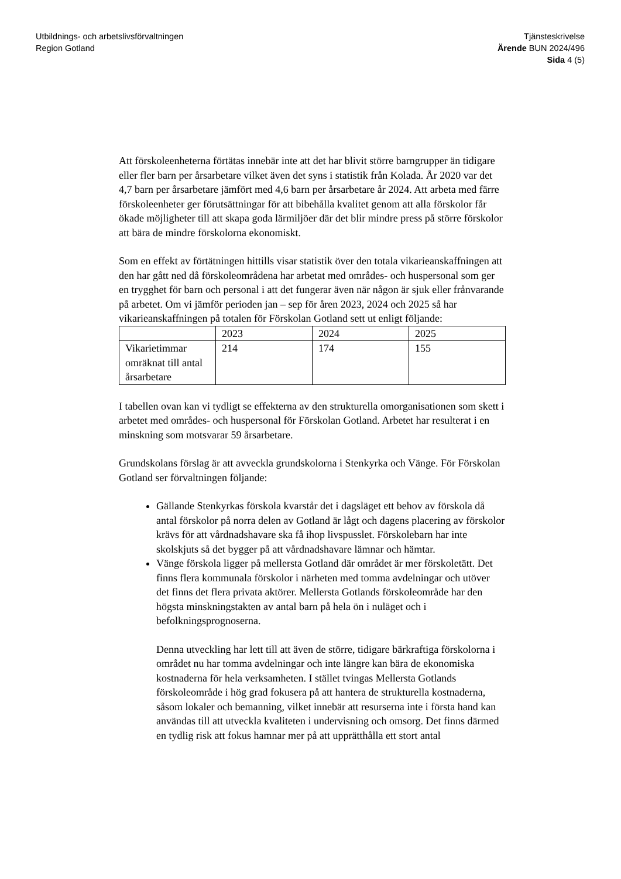Utbildnings- och arbetslivsförvaltningen
Region Gotland
Tjänsteskrivelse
Ärende BUN 2024/496
Sida 4 (5)
Att förskoleenheterna förtätas innebär inte att det har blivit större barngrupper än tidigare eller fler barn per årsarbetare vilket även det syns i statistik från Kolada. År 2020 var det 4,7 barn per årsarbetare jämfört med 4,6 barn per årsarbetare år 2024. Att arbeta med färre förskoleenheter ger förutsättningar för att bibehålla kvalitet genom att alla förskolor får ökade möjligheter till att skapa goda lärmiljöer där det blir mindre press på större förskolor att bära de mindre förskolorna ekonomiskt.
Som en effekt av förtätningen hittills visar statistik över den totala vikarieanskaffningen att den har gått ned då förskoleområdena har arbetat med områdes- och huspersonal som ger en trygghet för barn och personal i att det fungerar även när någon är sjuk eller frånvarande på arbetet. Om vi jämför perioden jan – sep för åren 2023, 2024 och 2025 så har vikarieanskaffningen på totalen för Förskolan Gotland sett ut enligt följande:
| | 2023 | 2024 | 2025 |
| Vikarietimmar omräknat till antal årsarbetare | 214 | 174 | 155 |
I tabellen ovan kan vi tydligt se effekterna av den strukturella omorganisationen som skett i arbetet med områdes- och huspersonal för Förskolan Gotland. Arbetet har resulterat i en minskning som motsvarar 59 årsarbetare.
Grundskolans förslag är att avveckla grundskolorna i Stenkyrka och Vänge. För Förskolan Gotland ser förvaltningen följande:
Gällande Stenkyrkas förskola kvarstår det i dagsläget ett behov av förskola då antal förskolor på norra delen av Gotland är lågt och dagens placering av förskolor krävs för att vårdnadshavare ska få ihop livspusslet. Förskolebarn har inte skolskjuts så det bygger på att vårdnadshavare lämnar och hämtar.
Vänge förskola ligger på mellersta Gotland där området är mer förskoletätt. Det finns flera kommunala förskolor i närheten med tomma avdelningar och utöver det finns det flera privata aktörer. Mellersta Gotlands förskoleområde har den högsta minskningstakten av antal barn på hela ön i nuläget och i befolkningsprognoserna.
Denna utveckling har lett till att även de större, tidigare bärkraftiga förskolorna i området nu har tomma avdelningar och inte längre kan bära de ekonomiska kostnaderna för hela verksamheten. I stället tvingas Mellersta Gotlands förskoleområde i hög grad fokusera på att hantera de strukturella kostnaderna, såsom lokaler och bemanning, vilket innebär att resurserna inte i första hand kan användas till att utveckla kvaliteten i undervisning och omsorg. Det finns därmed en tydlig risk att fokus hamnar mer på att upprätthålla ett stort antal